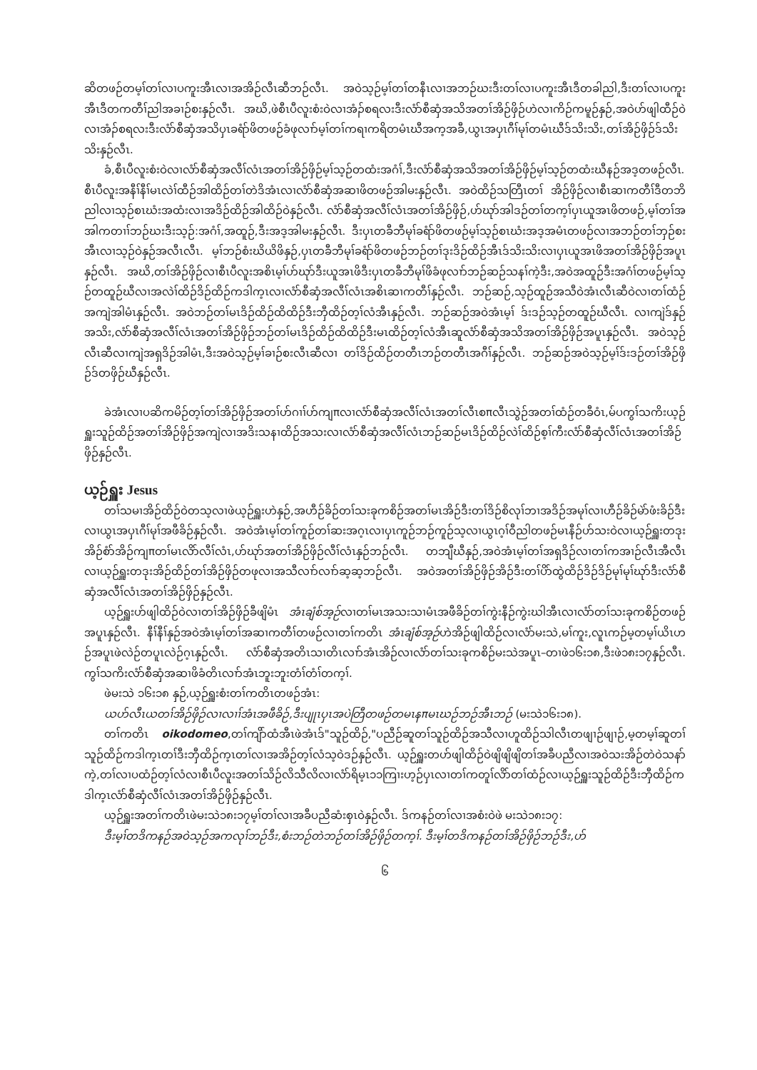ဆိတဖဉ်တမ့ၢ်တၢ်လၢပကူးအီၤလၢအအိဉ်လီၤဆီဘဉ်လီၤ. အဝဲသ့ဉ်မ့ၢ်တၢ်တနီၤလၢအဘဉ်ဃးဒီးတၢ်လၢပကူးအီၤဒီတခါညါ,ဒီးတၢ်လၢပကူးအီၤဒီတကတီၢ်ညါအခၢဉ်စးနှဉ်လီၤ. အဃိ,ဖဲစီၤပီလူးစံးဝဲလၢအံၣ်စရလးဒီးလံာ်စီဆှံအသိအတၢ်အိဉ်ဖှိဉ်ဟဲလၢကိဉ်ကမူဉ်နှဉ်,အဝဲဟ်ဖျါထီဉ်ဝဲလၢအံၣ်စရလးဒီးလံာ်စီဆှံအသိပှၤခရံာ်ဖိတဖဉ်ခံဖုလၢာ်မ့ၢ်တၢ်ကရၢကရိတမံၤဃီအက့အခီ,ယွၤအပှၤဂီၢ်မုၢ်တမံၤဃီဒ်သိးသိး,တၢ်အိဉ်ဖှိဉ်ဒ်သိးသိးနှဉ်လီၤ.
ခံ,စီၤပီလူးစံးဝဲလၢလံာ်စီဆှံအလီၢ်လံၤအတၢ်အိဉ်ဖှိဉ်မ့ၢ်သ့ဉ်တထံးအဂံၢ်,ဒီးလံာ်စီဆှံအသိအတၢ်အိဉ်ဖှိဉ်မ့ၢ်သ့ဉ်တထံးဃီနဉ်အဒ့တဖဉ်လီၤ. စီၤပီလူးအနီၢ်နီၢ်မၤလဲၢ်ထီဉ်အါထိဉ်တၢ်တဲဒိအံၤလၢလံာ်စီဆှံအဆၢဖိတဖဉ်အါမးနှဉ်လီၤ. အဝဲထိဉ်သတြီၤတၢ် အိဉ်ဖှိဉ်လၢစီၤဆၢကတီၢ်ဒီတဘိညါလၢသ့ဉ်စၤဃံးအထံးလၢအဒိဉ်ထိဉ်အါထိဉ်ဝဲနှဉ်လီၤ. လံာ်စီဆှံအလီၢ်လံၤအတၢ်အိဉ်ဖှိဉ်,ဟ်ဃုာ်အါဒဉ်တၢ်တက့ၢ်ပှၤယူအၤဖိတဖဉ်,မ့ၢ်တၢ်အအါကတၢၢ်ဘဉ်ဃးဒီးသ့ဉ်:အဂံၢ်,အထူဉ်,ဒီးအဒ့အါမးနှဉ်လီၤ. ဒီးပှၤတခီဘီမုၢ်ခရံာ်ဖိတဖဉ်မ့ၢ်သ့ဉ်စၤဃံးအဒ့အမံၤတဖဉ်လၢအဘဉ်တၢ်ဘှဉ်စးအီၤလၢသ့ဉ်ဝဲနှဉ်အလီၤလီၤ. မ့ၢ်ဘဉ်စံးဃိယိဖိနှဉ်,ပှၤတခီဘီမုၢ်ခရံာ်ဖိတဖဉ်ဘဉ်တၢ်ဒုးဒိဉ်ထိဉ်အီၤဒ်သိးသိးလၢပှၤယူအၤဖိအတၢ်အိဉ်ဖှိဉ်အပူၤနှဉ်လီၤ. အဃိ,တၢ်အိဉ်ဖှိဉ်လၢစီၤပီလူးအစိၤမ့ၢ်ဟ်ဃုာ်ဒီးယူအၤဖိဒီးပှၤတခီဘီမုၢ်ဖိခံဖုလၢာ်ဘဉ်ဆဉ်သနၢ်ကဲ့ဒီး,အဝဲအထူဉ်ဒီးအဂံၢ်တဖဉ်မ့ၢ်သ့ဉ်တထူဉ်ဃီလၢအလဲၢ်ထိဉ်ဒိဉ်ထိဉ်ကဒါက့ၤလၢလံာ်စီဆှံအလီၢ်လံၤအစိၤဆၢကတီၢ်နှဉ်လီၤ. ဘဉ်ဆဉ်,သ့ဉ်ထူဉ်အသီဝဲအံၤလီၤဆီဝဲလၢတၢ်ထံဉ်အကျဲအါမံၤနှဉ်လီၤ. အဝဲဘဉ်တၢ်မၤဒိဉ်ထိဉ်ထိထိဉ်ဒီးဘှီထိဉ်တ့ၢ်လံအီၤနှဉ်လီၤ. ဘဉ်ဆဉ်အဝဲအံၤမ့ၢ် ဒ်းဒဉ်သ့ဉ်တထူဉ်ဃီလီၤ. လၢကျဲဒ်နှဉ်အသိး,လံာ်စီဆှံအလီၢ်လံၤအတၢ်အိဉ်ဖှိဉ်ဘဉ်တၢ်မၤဒိဉ်ထိဉ်ထိထိဉ်ဒီးမၤထိဉ်တ့ၢ်လံအီၤဆူလံာ်စီဆှံအသိအတၢ်အိဉ်ဖှိဉ်အပူၤနှဉ်လီၤ. အဝဲသ့ဉ်လီၤဆီလၢကျဲအရှဒိဉ်အါမံၤ,ဒီးအဝဲသ့ဉ်မ့ၢ်ခၢဉ်စးလီၤဆီလၢ တၢ်ဒိဉ်ထိဉ်တတီၤဘဉ်တတီၤအဂီၢ်နှဉ်လီၤ. ဘဉ်ဆဉ်အဝဲသ့ဉ်မ့ၢ်ဒ်းဒဉ်တၢ်အိဉ်ဖှိဉ်ဒ်တဖှိဉ်ဃီနှဉ်လီၤ.
ခဲအံၤလၢပဆိကမိဉ်တ့ၢ်တၢ်အိဉ်ဖှိဉ်အတၢ်ဟ်ဂၢၢ်ဟ်ကျπလၢလံာ်စီဆှံအလီၢ်လံၤအတၢ်လီၤစπလီၤသွဲဉ်အတၢ်ထံဉ်တခီဝံၤ,မ်ပကွၢ်သကိးယ့ဉ်ရှူးသူဉ်ထိဉ်အတၢ်အိဉ်ဖှိဉ်အကျဲလၢအဒိးသနၢထိဉ်အသးလၢလံာ်စီဆှံအလီၢ်လံၤဘဉ်ဆဉ်မၤဒိဉ်ထိဉ်လဲၢ်ထိဉ်စ့ၢ်ကီးလံာ်စီဆှံလီၢ်လံၤအတၢ်အိဉ်ဖှိဉ်နှဉ်လီၤ.
ယ့ဉ်ရှူး Jesus
တၢ်သမၢအိဉ်ထိဉ်ဝဲတသ့လၢဖဲယ့ဉ်ရှူးဟဲနှဉ်,အဟီဉ်ခိဉ်တၢ်သးခုကစိဉ်အတၢ်မၤအိဉ်ဒီးတၢ်ဒိဉ်စိလုၢ်ဘၢအဒိဉ်အမုၢ်လၢဟီဉ်ခိဉ်မဲာ်ဖံးခိဉ်ဒီးလၢယွၤအပှၤဂီၢ်မုၢ်အဖီခိဉ်နှဉ်လီၤ. အဝဲအံၤမ့ၢ်တၢ်ကူဉ်တၢ်ဆးအဂ့ၤလၢပှၤကူဉ်ဘဉ်ကူဉ်သ့လၢယွၤဂ့ၢ်ဝီညါတဖဉ်မၤနီဉ်ဟ်သးဝဲလၢယ့ဉ်ရှူးတဒုးအိဉ်စံာ်အိဉ်ကျπတၢ်မၤလိာ်လီၢ်လံၤ,ဟ်ဃုာ်အတၢ်အိဉ်ဖှိဉ်လီၢ်လံၤနှဉ်ဘဉ်လီၤ. တဘျီဃီနှဉ်,အဝဲအံၤမ့ၢ်တၢ်အရှဒိဉ်လၢတၢ်ကအၢဉ်လီၤအီလီၤလၢယ့ဉ်ရှူးတဒုးအိဉ်ထိဉ်တၢ်အိဉ်ဖှိဉ်တဖုလၢအသီလၢာ်လၢာ်ဆ့ဆ့ဘဉ်လီၤ. အဝဲအတၢ်အိဉ်ဖှိဉ်အိဉ်ဒီးတၢ်ပိာ်ထွဲထိဉ်ဒိဉ်ဒိဉ်မုၢ်မုၢ်ဃုာ်ဒီးလံာ်စီဆှံအလီၢ်လံၤအတၢ်အိဉ်ဖှိဉ်နှဉ်လီၤ.
ယ့ဉ်ရှူးဟ်ဖျါထိဉ်ဝဲလၢတၢ်အိဉ်ဖှိဉ်ခီဖျိမံၤ အံၤချံစ်အ့ဉ်လၢတၢ်မၤအသးသၢမံၤအဖီခိဉ်တၢ်ကွဲးနီဉ်ကွဲးဃါအီၤလၢလံာ်တၢ်သးခုကစိဉ်တဖဉ်အပူၤနှဉ်လီၤ. နီၢ်နီၢ်နှဉ်အဝဲအံၤမ့ၢ်တၢ်အဆၢကတီၢ်တဖဉ်လၢတၢ်ကတိၤ အံၤချံစ်အ့ဉ်ဟဲအိဉ်ဖျါထိဉ်လၢလံာ်မးသဲ,မၢ်ကူး,လူၤကဉ်မ့တမ့ၢ်ယိၤဟဉ်အပူၤဖဲလဲဉ်တပူၤလဲဉ်ဂ့ၤနှဉ်လီၤ. လံာ်စီဆှံအတိၤသၢတိၤလၢာ်အံၤအိဉ်လၢလံာ်တၢ်သးခုကစိဉ်မးသဲအပူၤ–တၢဖဲ၁၆း၁၈,ဒီးဖဲ၁၈း၁၇နှဉ်လီၤ. ကွၢ်သကိးလံာ်စီဆှံအဆၢဖိခံတိၤလၢာ်အံၤဘူးဘူးတံၢ်တံၢ်တက့ၢ်.
ဖဲမးသဲ ၁၆း၁၈ နှဉ်,ယ့ဉ်ရှူးစံးတၢ်ကတိၤတဖဉ်အံၤ:
ယဟ်လီၤယတၢ်အိဉ်ဖှိဉ်လၢလၢၢ်အံၤအဖီခိဉ်,ဒီးပျုၤပှၤအပဲတြီတဖဉ်တမၤနπမၤဃဉ်ဘဉ်အီၤဘဉ် (မးသဲ၁၆း၁၈).
တၢ်ကတိၤ oikodomeo,တၢ်ကျိာ်ထံအီၤဖဲအံၤဒ်"သူဉ်ထိဉ်,"ပညီဉ်ဆူတၢ်သူဉ်ထိဉ်အသီလၢဟူထိဉ်သါလီၤတဖျၢဉ်ဖျၢဉ်,မ့တမ့ၢ်ဆူတၢ်သူဉ်ထိဉ်ကဒါက့ၤတၢ်ဒီးဘှီထိဉ်က့ၤတၢ်လၢအအိဉ်တ့ၢ်လံသ့ဝဲဒဉ်နှဉ်လီၤ. ယ့ဉ်ရှူးတဟ်ဖျါထိဉ်ဝဲဖျိဖျိဖျိတၢ်အခီပညီလၢအဝဲသးအိဉ်တဲဝဲသနာ်ကဲ့,တၢ်လၢပထံဉ်တ့ၢ်လံလၢစီၤပီလူးအတၢ်သိဉ်လိသီလိလၢလံာ်ရိမ့ၤ၁၁ကြၢးဟ့ဉ်ပှၤလၢတၢ်ကတူၢ်လိာ်တၢ်ထံဉ်လၢယ့ဉ်ရှူးသူဉ်ထိဉ်ဒီးဘှီထိဉ်ကဒါက့ၤလံာ်စီဆှံလီၢ်လံၤအတၢ်အိဉ်ဖှိဉ်နှဉ်လီၤ.
ယ့ဉ်ရှူးအတၢ်ကတိၤဖဲမးသဲ၁၈း၁၇မ့ၢ်တၢ်လၢအခီပညီဆံးစှၤဝဲနှဉ်လီၤ. ဒ်ကနဉ်တၢ်လၢအစံးဝဲဖဲ မးသဲ၁၈း၁၇:
ဒီးမ့ၢ်တဒိကနဉ်အဝဲသ့ဉ်အကလုၢ်ဘဉ်ဒီး,စံးဘဉ်တဲဘဉ်တၢ်အိဉ်ဖှိဉ်တက့ၢ်. ဒီးမ့ၢ်တဒိကနဉ်တၢ်အိဉ်ဖှိဉ်ဘဉ်ဒီး,ဟ်
၆